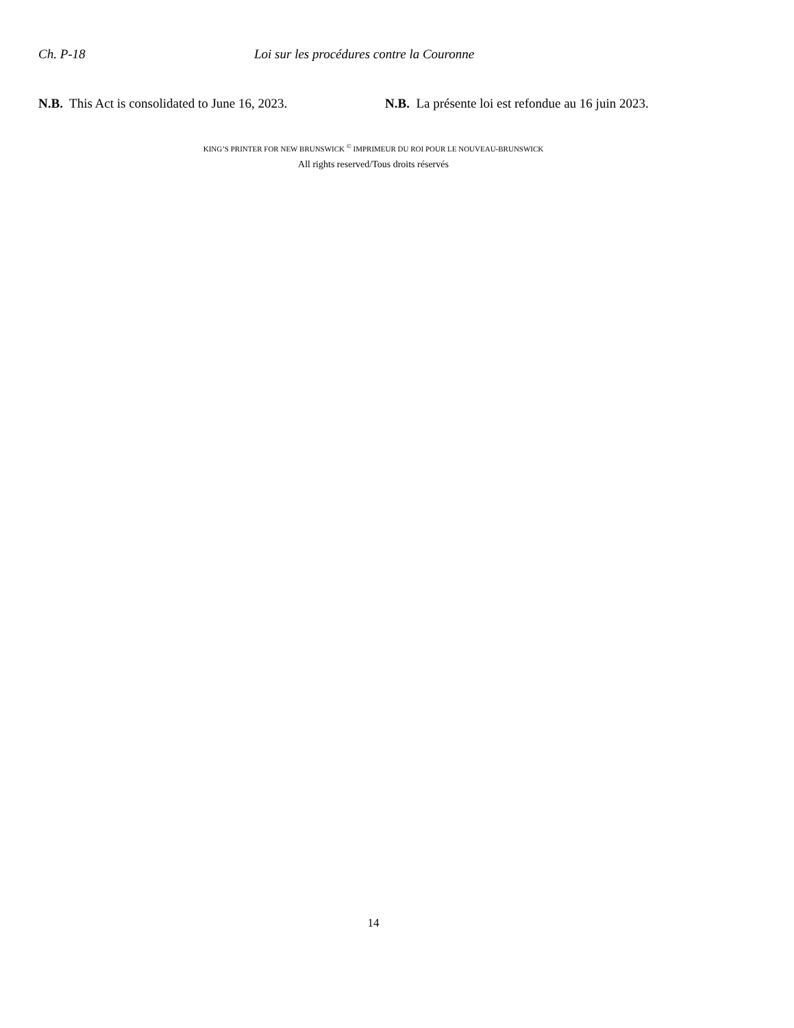Ch. P-18 Loi sur les procédures contre la Couronne
N.B. This Act is consolidated to June 16, 2023.
N.B. La présente loi est refondue au 16 juin 2023.
KING’S PRINTER FOR NEW BRUNSWICK <sup>©</sup> IMPRIMEUR DU ROI POUR LE NOUVEAU-BRUNSWICK
All rights reserved/Tous droits réservés
14